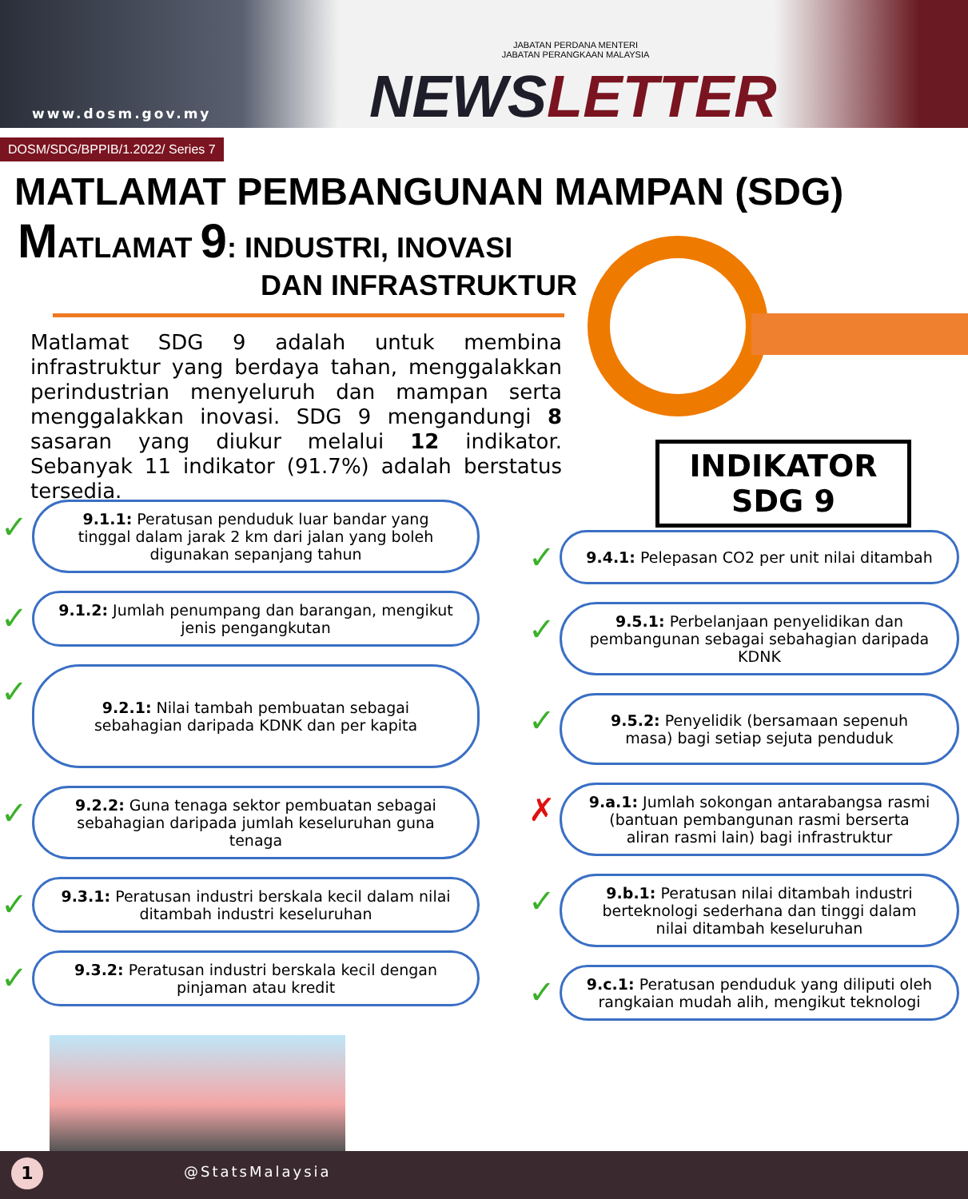www.dosm.gov.my
JABATAN PERDANA MENTERI
JABATAN PERANGKAAN MALAYSIA
NEWSLETTER
DOSM/SDG/BPPIB/1.2022/ Series 7
MATLAMAT PEMBANGUNAN MAMPAN (SDG)
MATLAMAT 9: INDUSTRI, INOVASI
DAN INFRASTRUKTUR
Matlamat SDG 9 adalah untuk membina infrastruktur yang berdaya tahan, menggalakkan perindustrian menyeluruh dan mampan serta menggalakkan inovasi. SDG 9 mengandungi 8 sasaran yang diukur melalui 12 indikator. Sebanyak 11 indikator (91.7%) adalah berstatus tersedia.
INDIKATOR
SDG 9
✓ 9.1.1: Peratusan penduduk luar bandar yang tinggal dalam jarak 2 km dari jalan yang boleh digunakan sepanjang tahun
✓ 9.1.2: Jumlah penumpang dan barangan, mengikut jenis pengangkutan
✓ 9.2.1: Nilai tambah pembuatan sebagai sebahagian daripada KDNK dan per kapita
✓ 9.2.2: Guna tenaga sektor pembuatan sebagai sebahagian daripada jumlah keseluruhan guna tenaga
✓ 9.3.1: Peratusan industri berskala kecil dalam nilai ditambah industri keseluruhan
✓ 9.3.2: Peratusan industri berskala kecil dengan pinjaman atau kredit
✓ 9.4.1: Pelepasan CO2 per unit nilai ditambah
✓ 9.5.1: Perbelanjaan penyelidikan dan pembangunan sebagai sebahagian daripada KDNK
✓ 9.5.2: Penyelidik (bersamaan sepenuh masa) bagi setiap sejuta penduduk
✗ 9.a.1: Jumlah sokongan antarabangsa rasmi (bantuan pembangunan rasmi berserta aliran rasmi lain) bagi infrastruktur
✓ 9.b.1: Peratusan nilai ditambah industri berteknologi sederhana dan tinggi dalam nilai ditambah keseluruhan
✓ 9.c.1: Peratusan penduduk yang diliputi oleh rangkaian mudah alih, mengikut teknologi
@StatsMalaysia 1